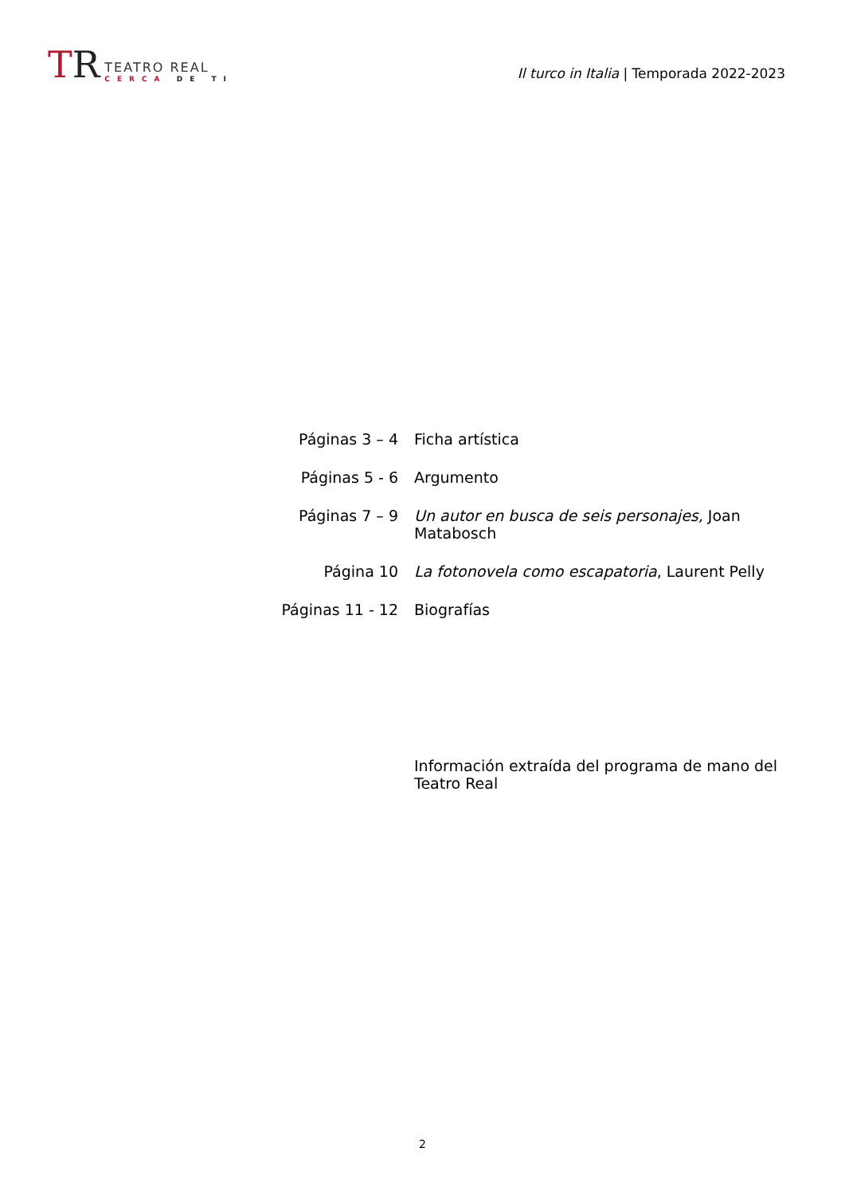TR
TEATRO REAL
CERCA DE TI
Il turco in Italia | Temporada 2022-2023
| Páginas 3 – 4 | Ficha artística |
| Páginas 5 - 6 | Argumento |
| Páginas 7 – 9 | Un autor en busca de seis personajes, Joan Matabosch |
| Página 10 | La fotonovela como escapatoria , Laurent Pelly |
| Páginas 11 - 12 | Biografías |
Información extraída del programa de mano del Teatro Real
2